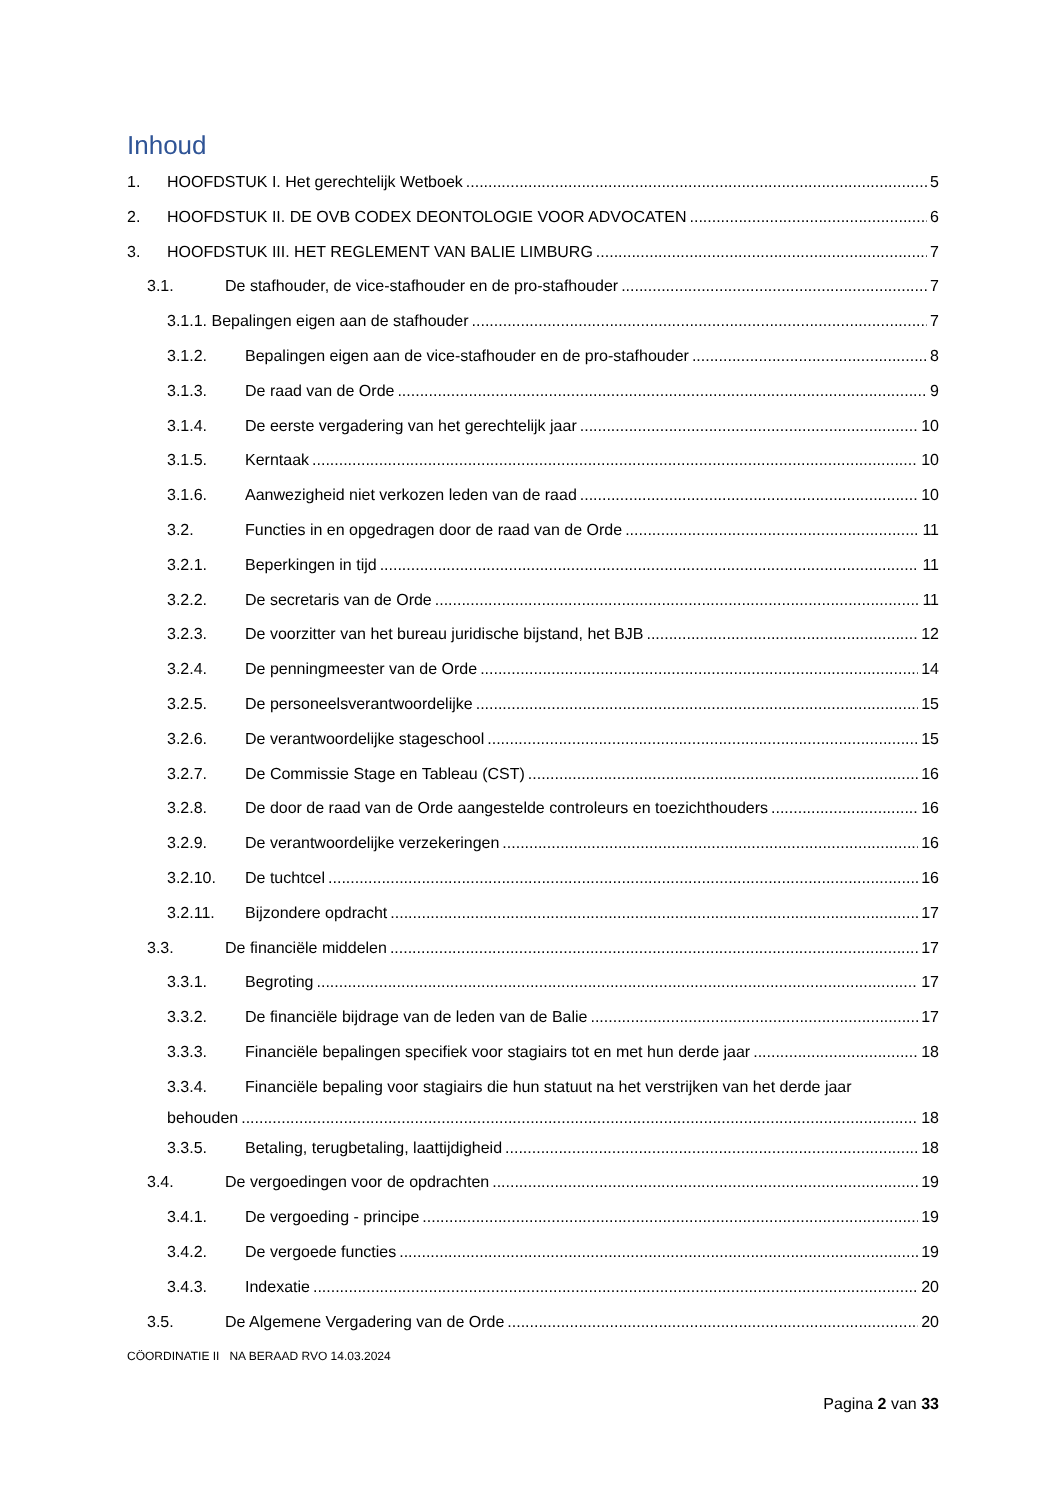Inhoud
1. HOOFDSTUK I. Het gerechtelijk Wetboek 5
2. HOOFDSTUK II. DE OVB CODEX DEONTOLOGIE VOOR ADVOCATEN 6
3. HOOFDSTUK III. HET REGLEMENT VAN BALIE LIMBURG 7
3.1. De stafhouder, de vice-stafhouder en de pro-stafhouder 7
3.1.1. Bepalingen eigen aan de stafhouder 7
3.1.2. Bepalingen eigen aan de vice-stafhouder en de pro-stafhouder 8
3.1.3. De raad van de Orde 9
3.1.4. De eerste vergadering van het gerechtelijk jaar 10
3.1.5. Kerntaak 10
3.1.6. Aanwezigheid niet verkozen leden van de raad 10
3.2. Functies in en opgedragen door de raad van de Orde 11
3.2.1. Beperkingen in tijd 11
3.2.2. De secretaris van de Orde 11
3.2.3. De voorzitter van het bureau juridische bijstand, het BJB 12
3.2.4. De penningmeester van de Orde 14
3.2.5. De personeelsverantwoordelijke 15
3.2.6. De verantwoordelijke stageschool 15
3.2.7. De Commissie Stage en Tableau (CST) 16
3.2.8. De door de raad van de Orde aangestelde controleurs en toezichthouders 16
3.2.9. De verantwoordelijke verzekeringen 16
3.2.10. De tuchtcel 16
3.2.11. Bijzondere opdracht 17
3.3. De financiële middelen 17
3.3.1. Begroting 17
3.3.2. De financiële bijdrage van de leden van de Balie 17
3.3.3. Financiële bepalingen specifiek voor stagiairs tot en met hun derde jaar 18
3.3.4. Financiële bepaling voor stagiairs die hun statuut na het verstrijken van het derde jaar
behouden 18
3.3.5. Betaling, terugbetaling, laattijdigheid 18
3.4. De vergoedingen voor de opdrachten 19
3.4.1. De vergoeding - principe 19
3.4.2. De vergoede functies 19
3.4.3. Indexatie 20
3.5. De Algemene Vergadering van de Orde 20
CÖORDINATIE II NA BERAAD RVO 14.03.2024
Pagina 2 van 33